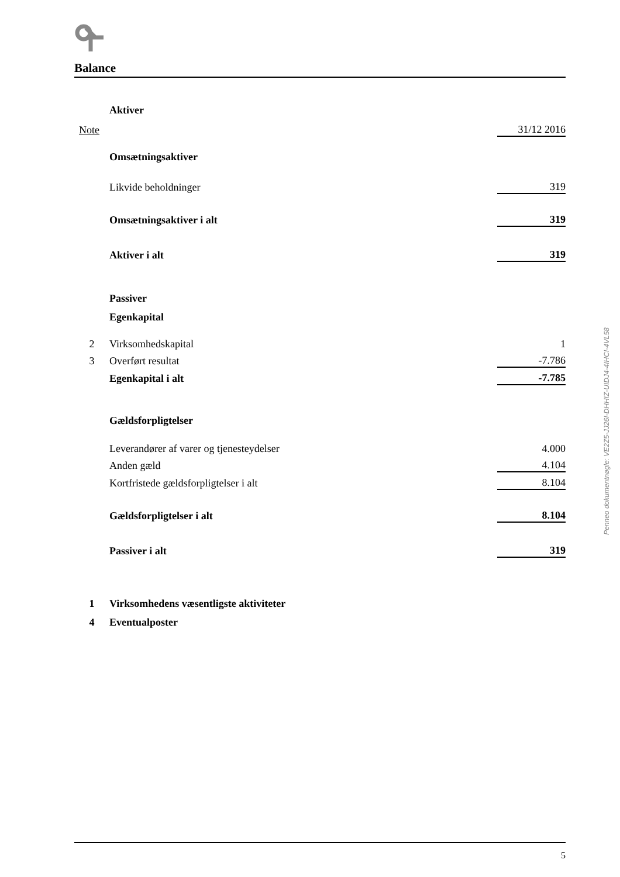Balance
| | Aktiver | |
| Note | | 31/12 2016 |
| | Omsætningsaktiver | |
| | Likvide beholdninger | 319 |
| | Omsætningsaktiver i alt | 319 |
| | Aktiver i alt | 319 |
| | Passiver | |
| | Egenkapital | |
| 2 | Virksomhedskapital | 1 |
| 3 | Overført resultat | -7.786 |
| | Egenkapital i alt | -7.785 |
| | Gældsforpligtelser | |
| | Leverandører af varer og tjenesteydelser | 4.000 |
| | Anden gæld | 4.104 |
| | Kortfristede gældsforpligtelser i alt | 8.104 |
| | Gældsforpligtelser i alt | 8.104 |
| | Passiver i alt | 319 |
| 1 | Virksomhedens væsentligste aktiviteter | |
| 4 | Eventualposter | |
Penneo dokumentnøgle: VE2Z5-JJ26I-DHHIZ-UIDJ4-4IHCI-4VL58
5